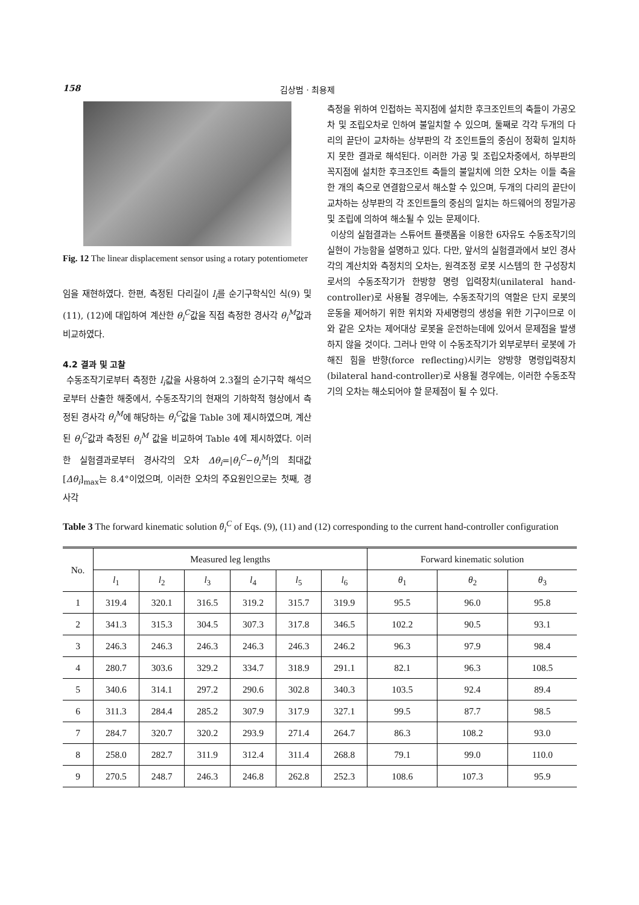158 김상범 · 최용제
Fig. 12 The linear displacement sensor using a rotary potentiometer
임을 재현하였다. 한편, 측정된 다리길이 l<sub>i</sub>를 순기구학식인 식(9) 및 (11), (12)에 대입하여 계산한 θ<sub>i</sub><sup>C</sup>값을 직접 측정한 경사각 θ<sub>i</sub><sup>M</sup>값과 비교하였다.
4.2 결과 및 고찰
수동조작기로부터 측정한 l<sub>i</sub>값을 사용하여 2.3절의 순기구학 해석으로부터 산출한 해중에서, 수동조작기의 현재의 기하학적 형상에서 측정된 경사각 θ<sub>i</sub><sup>M</sup>에 해당하는 θ<sub>i</sub><sup>C</sup>값을 Table 3에 제시하였으며, 계산된 θ<sub>i</sub><sup>C</sup>값과 측정된 θ<sub>i</sub><sup>M</sup> 값을 비교하여 Table 4에 제시하였다. 이러한 실험결과로부터 경사각의 오차 Δθ<sub>i</sub>=|θ<sub>i</sub><sup>C</sup>−θ<sub>i</sub><sup>M</sup>|의 최대값 [Δθ<sub>i</sub>]<sub>max</sub>는 8.4°이었으며, 이러한 오차의 주요원인으로는 첫째, 경사각
측정을 위하여 인접하는 꼭지점에 설치한 후크조인트의 축들이 가공오차 및 조립오차로 인하여 불일치할 수 있으며, 둘째로 각각 두개의 다리의 끝단이 교차하는 상부판의 각 조인트들의 중심이 정확히 일치하지 못한 결과로 해석된다. 이러한 가공 및 조립오차중에서, 하부판의 꼭지점에 설치한 후크조인트 축들의 불일치에 의한 오차는 이들 축을 한 개의 축으로 연결함으로서 해소할 수 있으며, 두개의 다리의 끝단이 교차하는 상부판의 각 조인트들의 중심의 일치는 하드웨어의 정밀가공 및 조립에 의하여 해소될 수 있는 문제이다.
이상의 실험결과는 스튜어트 플랫폼을 이용한 6자유도 수동조작기의 실현이 가능함을 설명하고 있다. 다만, 앞서의 실험결과에서 보인 경사각의 계산치와 측정치의 오차는, 원격조정 로봇 시스템의 한 구성장치로서의 수동조작기가 한방향 명령 입력장치(unilateral hand-controller)로 사용될 경우에는, 수동조작기의 역할은 단지 로봇의 운동을 제어하기 위한 위치와 자세명령의 생성을 위한 기구이므로 이와 같은 오차는 제어대상 로봇을 운전하는데에 있어서 문제점을 발생하지 않을 것이다. 그러나 만약 이 수동조작기가 외부로부터 로봇에 가해진 힘을 반향(force reflecting)시키는 양방향 명령입력장치(bilateral hand-controller)로 사용될 경우에는, 이러한 수동조작기의 오차는 해소되어야 할 문제점이 될 수 있다.
Table 3 The forward kinematic solution θ<sub>i</sub><sup>C</sup> of Eqs. (9), (11) and (12) corresponding to the current hand-controller configuration
| No. | Measured leg lengths | | | | | | Forward kinematic solution | | |
| --- | --- | --- | --- | --- | --- | --- | --- | --- | --- |
| | l<sub>1</sub> | l<sub>2</sub> | l<sub>3</sub> | l<sub>4</sub> | l<sub>5</sub> | l<sub>6</sub> | θ<sub>1</sub> | θ<sub>2</sub> | θ<sub>3</sub> |
| 1 | 319.4 | 320.1 | 316.5 | 319.2 | 315.7 | 319.9 | 95.5 | 96.0 | 95.8 |
| 2 | 341.3 | 315.3 | 304.5 | 307.3 | 317.8 | 346.5 | 102.2 | 90.5 | 93.1 |
| 3 | 246.3 | 246.3 | 246.3 | 246.3 | 246.3 | 246.2 | 96.3 | 97.9 | 98.4 |
| 4 | 280.7 | 303.6 | 329.2 | 334.7 | 318.9 | 291.1 | 82.1 | 96.3 | 108.5 |
| 5 | 340.6 | 314.1 | 297.2 | 290.6 | 302.8 | 340.3 | 103.5 | 92.4 | 89.4 |
| 6 | 311.3 | 284.4 | 285.2 | 307.9 | 317.9 | 327.1 | 99.5 | 87.7 | 98.5 |
| 7 | 284.7 | 320.7 | 320.2 | 293.9 | 271.4 | 264.7 | 86.3 | 108.2 | 93.0 |
| 8 | 258.0 | 282.7 | 311.9 | 312.4 | 311.4 | 268.8 | 79.1 | 99.0 | 110.0 |
| 9 | 270.5 | 248.7 | 246.3 | 246.8 | 262.8 | 252.3 | 108.6 | 107.3 | 95.9 |